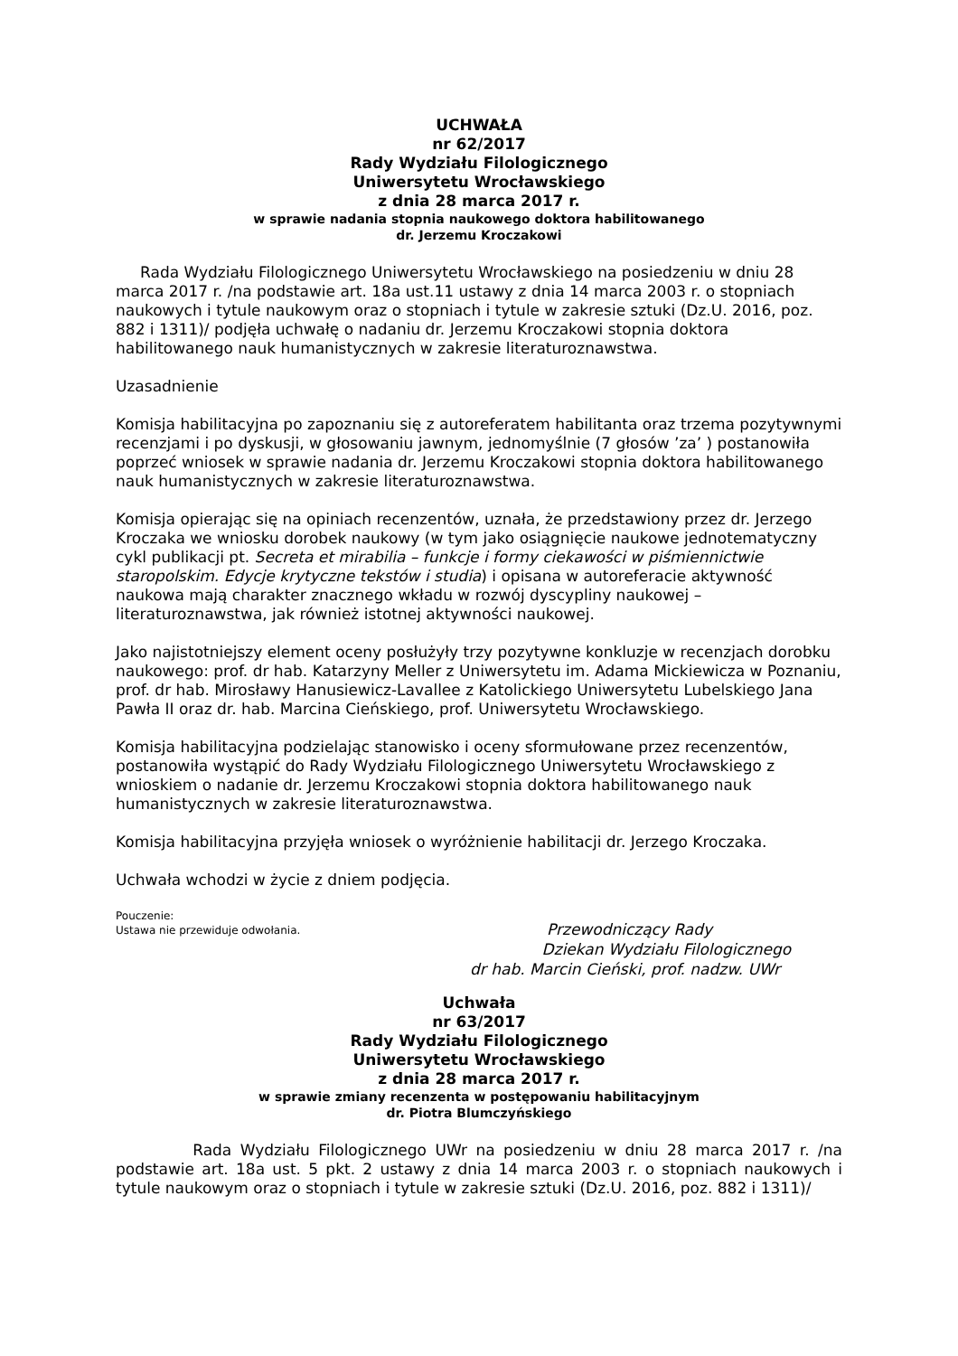UCHWAŁA
nr 62/2017
Rady Wydziału Filologicznego
Uniwersytetu Wrocławskiego
z dnia 28 marca 2017 r.
w sprawie nadania stopnia naukowego doktora habilitowanego
dr. Jerzemu Kroczakowi
Rada Wydziału Filologicznego Uniwersytetu Wrocławskiego na posiedzeniu w dniu 28 marca 2017 r. /na podstawie art. 18a ust.11 ustawy z dnia 14 marca 2003 r. o stopniach naukowych i tytule naukowym oraz o stopniach i tytule w zakresie sztuki (Dz.U. 2016, poz. 882 i 1311)/ podjęła uchwałę o nadaniu dr. Jerzemu Kroczakowi stopnia doktora habilitowanego nauk humanistycznych w zakresie literaturoznawstwa.
Uzasadnienie
Komisja habilitacyjna po zapoznaniu się z autoreferatem habilitanta oraz trzema pozytywnymi recenzjami i po dyskusji, w głosowaniu jawnym, jednomyślnie (7 głosów ’za’ ) postanowiła poprzeć wniosek w sprawie nadania dr. Jerzemu Kroczakowi stopnia doktora habilitowanego nauk humanistycznych w zakresie literaturoznawstwa.
Komisja opierając się na opiniach recenzentów, uznała, że przedstawiony przez dr. Jerzego Kroczaka we wniosku dorobek naukowy (w tym jako osiągnięcie naukowe jednotematyczny cykl publikacji pt. Secreta et mirabilia – funkcje i formy ciekawości w piśmiennictwie staropolskim. Edycje krytyczne tekstów i studia) i opisana w autoreferacie aktywność naukowa mają charakter znacznego wkładu w rozwój dyscypliny naukowej – literaturoznawstwa, jak również istotnej aktywności naukowej.
Jako najistotniejszy element oceny posłużyły trzy pozytywne konkluzje w recenzjach dorobku naukowego: prof. dr hab. Katarzyny Meller z Uniwersytetu im. Adama Mickiewicza w Poznaniu, prof. dr hab. Mirosławy Hanusiewicz-Lavallee z Katolickiego Uniwersytetu Lubelskiego Jana Pawła II oraz dr. hab. Marcina Cieńskiego, prof. Uniwersytetu Wrocławskiego.
Komisja habilitacyjna podzielając stanowisko i oceny sformułowane przez recenzentów, postanowiła wystąpić do Rady Wydziału Filologicznego Uniwersytetu Wrocławskiego z wnioskiem o nadanie dr. Jerzemu Kroczakowi stopnia doktora habilitowanego nauk humanistycznych w zakresie literaturoznawstwa.
Komisja habilitacyjna przyjęła wniosek o wyróżnienie habilitacji dr. Jerzego Kroczaka.
Uchwała wchodzi w życie z dniem podjęcia.
Pouczenie:
Ustawa nie przewiduje odwołania.
Przewodniczący Rady
Dziekan Wydziału Filologicznego
dr hab. Marcin Cieński, prof. nadzw. UWr
Uchwała
nr 63/2017
Rady Wydziału Filologicznego
Uniwersytetu Wrocławskiego
z dnia 28 marca 2017 r.
w sprawie zmiany recenzenta w postępowaniu habilitacyjnym
dr. Piotra Blumczyńskiego
Rada Wydziału Filologicznego UWr na posiedzeniu w dniu 28 marca 2017 r. /na podstawie art. 18a ust. 5 pkt. 2 ustawy z dnia 14 marca 2003 r. o stopniach naukowych i tytule naukowym oraz o stopniach i tytule w zakresie sztuki (Dz.U. 2016, poz. 882 i 1311)/